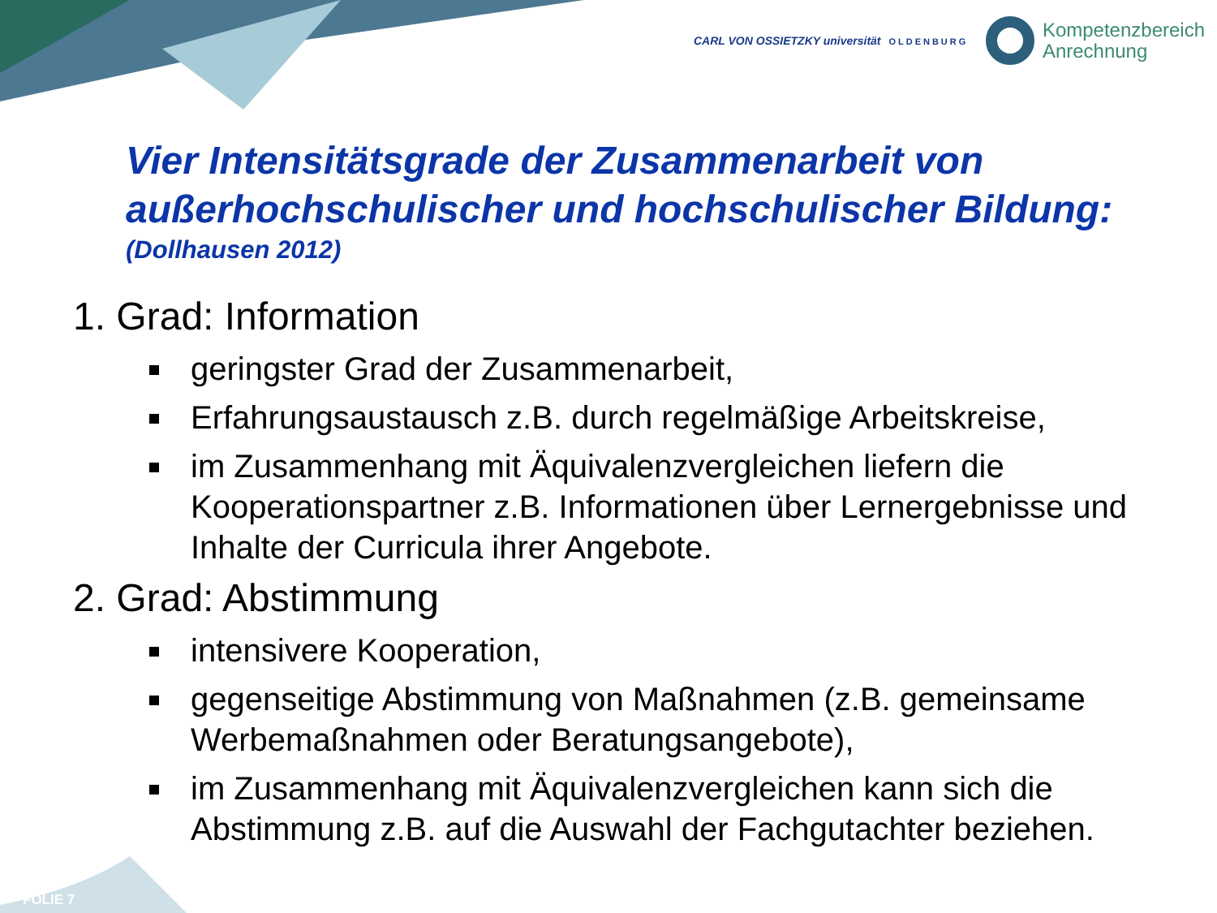CARL VON OSSIETZKY universität OLDENBURG
Kompetenzbereich
Anrechnung
Vier Intensitätsgrade der Zusammenarbeit von außerhochschulischer und hochschulischer Bildung:
(Dollhausen 2012)
1. Grad: Information
geringster Grad der Zusammenarbeit,
Erfahrungsaustausch z.B. durch regelmäßige Arbeitskreise,
im Zusammenhang mit Äquivalenzvergleichen liefern die Kooperationspartner z.B. Informationen über Lernergebnisse und Inhalte der Curricula ihrer Angebote.
2. Grad: Abstimmung
intensivere Kooperation,
gegenseitige Abstimmung von Maßnahmen (z.B. gemeinsame Werbemaßnahmen oder Beratungsangebote),
im Zusammenhang mit Äquivalenzvergleichen kann sich die Abstimmung z.B. auf die Auswahl der Fachgutachter beziehen.
FOLIE 7